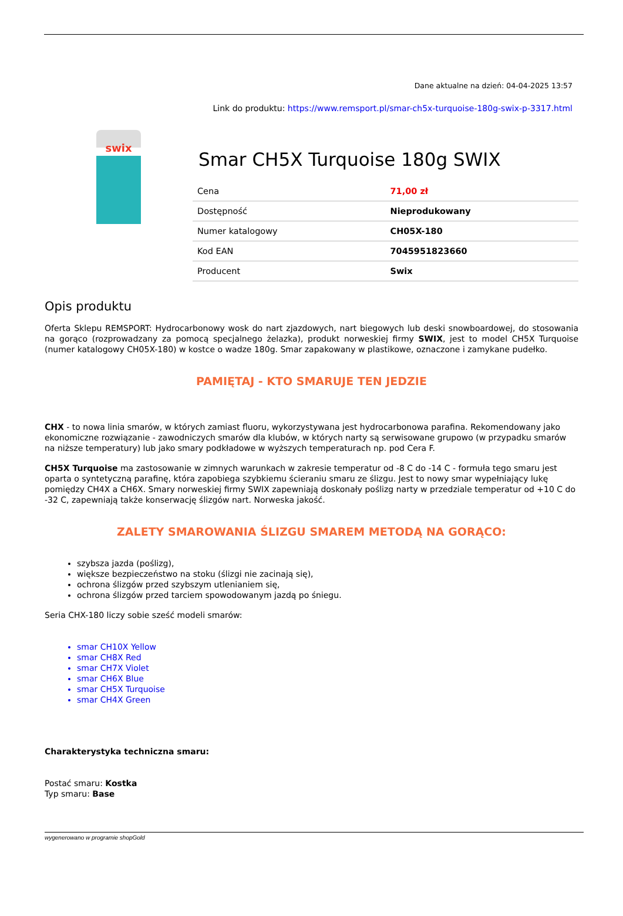Dane aktualne na dzień: 04-04-2025 13:57
Link do produktu: https://www.remsport.pl/smar-ch5x-turquoise-180g-swix-p-3317.html
swix
Smar CH5X Turquoise 180g SWIX
| Cena | 71,00 zł |
| Dostępność | Nieprodukowany |
| Numer katalogowy | CH05X-180 |
| Kod EAN | 7045951823660 |
| Producent | Swix |
Opis produktu
Oferta Sklepu REMSPORT: Hydrocarbonowy wosk do nart zjazdowych, nart biegowych lub deski snowboardowej, do stosowania na gorąco (rozprowadzany za pomocą specjalnego żelazka), produkt norweskiej firmy SWIX, jest to model CH5X Turquoise (numer katalogowy CH05X-180) w kostce o wadze 180g. Smar zapakowany w plastikowe, oznaczone i zamykane pudełko.
PAMIĘTAJ - KTO SMARUJE TEN JEDZIE
CHX - to nowa linia smarów, w których zamiast fluoru, wykorzystywana jest hydrocarbonowa parafina. Rekomendowany jako ekonomiczne rozwiązanie - zawodniczych smarów dla klubów, w których narty są serwisowane grupowo (w przypadku smarów na niższe temperatury) lub jako smary podkładowe w wyższych temperaturach np. pod Cera F.
CH5X Turquoise ma zastosowanie w zimnych warunkach w zakresie temperatur od -8 C do -14 C - formuła tego smaru jest oparta o syntetyczną parafinę, która zapobiega szybkiemu ścieraniu smaru ze ślizgu. Jest to nowy smar wypełniający lukę pomiędzy CH4X a CH6X. Smary norweskiej firmy SWIX zapewniają doskonały poślizg narty w przedziale temperatur od +10 C do -32 C, zapewniają także konserwację ślizgów nart. Norweska jakość.
ZALETY SMAROWANIA ŚLIZGU SMAREM METODĄ NA GORĄCO:
szybsza jazda (poślizg),
większe bezpieczeństwo na stoku (ślizgi nie zacinają się),
ochrona ślizgów przed szybszym utlenianiem się,
ochrona ślizgów przed tarciem spowodowanym jazdą po śniegu.
Seria CHX-180 liczy sobie sześć modeli smarów:
smar CH10X Yellow
smar CH8X Red
smar CH7X Violet
smar CH6X Blue
smar CH5X Turquoise
smar CH4X Green
Charakterystyka techniczna smaru:
Postać smaru: Kostka
Typ smaru: Base
wygenerowano w programie shopGold